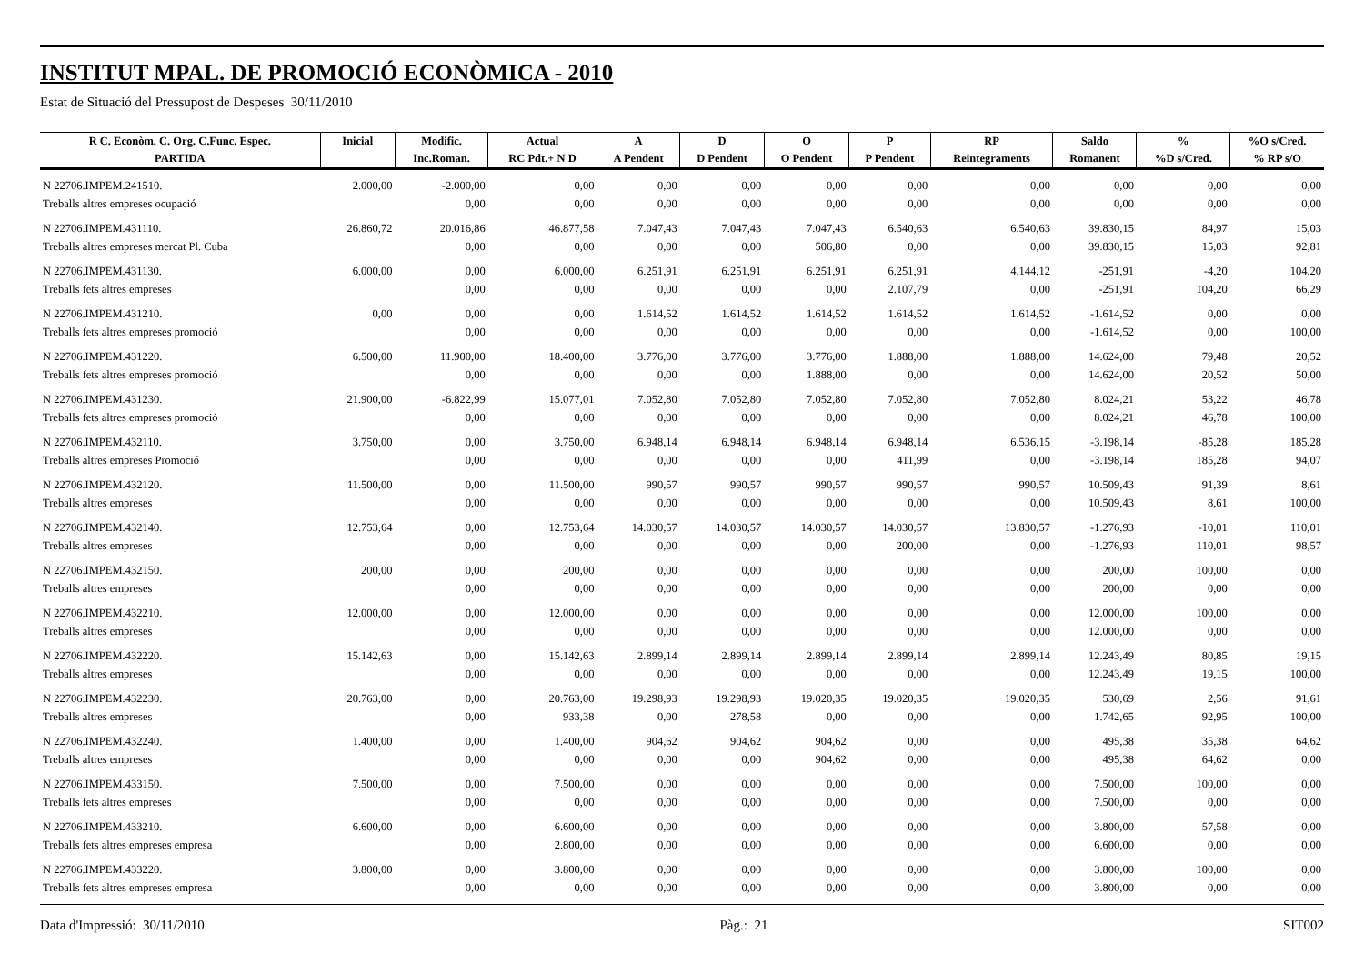INSTITUT MPAL. DE PROMOCIÓ ECONÒMICA - 2010
Estat de Situació del Pressupost de Despeses 30/11/2010
| R C. Econòm. C. Org. C.Func. Espec. | Inicial | Modific. | Actual | A | D | O | P | RP | Saldo | % | %O s/Cred. |
| --- | --- | --- | --- | --- | --- | --- | --- | --- | --- | --- | --- |
| PARTIDA | | Inc.Roman. | RC Pdt.+ N D | A Pendent | D Pendent | O Pendent | P Pendent | Reintegraments | Romanent | %D s/Cred. | % RP s/O |
| N 22706.IMPEM.241510. | 2.000,00 | -2.000,00 | 0,00 | 0,00 | 0,00 | 0,00 | 0,00 | 0,00 | 0,00 | 0,00 | 0,00 |
| Treballs altres empreses ocupació | | 0,00 | 0,00 | 0,00 | 0,00 | 0,00 | 0,00 | 0,00 | 0,00 | 0,00 | 0,00 |
| N 22706.IMPEM.431110. | 26.860,72 | 20.016,86 | 46.877,58 | 7.047,43 | 7.047,43 | 7.047,43 | 6.540,63 | 6.540,63 | 39.830,15 | 84,97 | 15,03 |
| Treballs altres empreses mercat Pl. Cuba | | 0,00 | 0,00 | 0,00 | 0,00 | 506,80 | 0,00 | 0,00 | 39.830,15 | 15,03 | 92,81 |
| N 22706.IMPEM.431130. | 6.000,00 | 0,00 | 6.000,00 | 6.251,91 | 6.251,91 | 6.251,91 | 6.251,91 | 4.144,12 | -251,91 | -4,20 | 104,20 |
| Treballs fets altres empreses | | 0,00 | 0,00 | 0,00 | 0,00 | 0,00 | 2.107,79 | 0,00 | -251,91 | 104,20 | 66,29 |
| N 22706.IMPEM.431210. | 0,00 | 0,00 | 0,00 | 1.614,52 | 1.614,52 | 1.614,52 | 1.614,52 | 1.614,52 | -1.614,52 | 0,00 | 0,00 |
| Treballs fets altres empreses promoció | | 0,00 | 0,00 | 0,00 | 0,00 | 0,00 | 0,00 | 0,00 | -1.614,52 | 0,00 | 100,00 |
| N 22706.IMPEM.431220. | 6.500,00 | 11.900,00 | 18.400,00 | 3.776,00 | 3.776,00 | 3.776,00 | 1.888,00 | 1.888,00 | 14.624,00 | 79,48 | 20,52 |
| Treballs fets altres empreses promoció | | 0,00 | 0,00 | 0,00 | 0,00 | 1.888,00 | 0,00 | 0,00 | 14.624,00 | 20,52 | 50,00 |
| N 22706.IMPEM.431230. | 21.900,00 | -6.822,99 | 15.077,01 | 7.052,80 | 7.052,80 | 7.052,80 | 7.052,80 | 7.052,80 | 8.024,21 | 53,22 | 46,78 |
| Treballs fets altres empreses promoció | | 0,00 | 0,00 | 0,00 | 0,00 | 0,00 | 0,00 | 0,00 | 8.024,21 | 46,78 | 100,00 |
| N 22706.IMPEM.432110. | 3.750,00 | 0,00 | 3.750,00 | 6.948,14 | 6.948,14 | 6.948,14 | 6.948,14 | 6.536,15 | -3.198,14 | -85,28 | 185,28 |
| Treballs altres empreses Promoció | | 0,00 | 0,00 | 0,00 | 0,00 | 0,00 | 411,99 | 0,00 | -3.198,14 | 185,28 | 94,07 |
| N 22706.IMPEM.432120. | 11.500,00 | 0,00 | 11.500,00 | 990,57 | 990,57 | 990,57 | 990,57 | 990,57 | 10.509,43 | 91,39 | 8,61 |
| Treballs altres empreses | | 0,00 | 0,00 | 0,00 | 0,00 | 0,00 | 0,00 | 0,00 | 10.509,43 | 8,61 | 100,00 |
| N 22706.IMPEM.432140. | 12.753,64 | 0,00 | 12.753,64 | 14.030,57 | 14.030,57 | 14.030,57 | 14.030,57 | 13.830,57 | -1.276,93 | -10,01 | 110,01 |
| Treballs altres empreses | | 0,00 | 0,00 | 0,00 | 0,00 | 0,00 | 200,00 | 0,00 | -1.276,93 | 110,01 | 98,57 |
| N 22706.IMPEM.432150. | 200,00 | 0,00 | 200,00 | 0,00 | 0,00 | 0,00 | 0,00 | 0,00 | 200,00 | 100,00 | 0,00 |
| Treballs altres empreses | | 0,00 | 0,00 | 0,00 | 0,00 | 0,00 | 0,00 | 0,00 | 200,00 | 0,00 | 0,00 |
| N 22706.IMPEM.432210. | 12.000,00 | 0,00 | 12.000,00 | 0,00 | 0,00 | 0,00 | 0,00 | 0,00 | 12.000,00 | 100,00 | 0,00 |
| Treballs altres empreses | | 0,00 | 0,00 | 0,00 | 0,00 | 0,00 | 0,00 | 0,00 | 12.000,00 | 0,00 | 0,00 |
| N 22706.IMPEM.432220. | 15.142,63 | 0,00 | 15.142,63 | 2.899,14 | 2.899,14 | 2.899,14 | 2.899,14 | 2.899,14 | 12.243,49 | 80,85 | 19,15 |
| Treballs altres empreses | | 0,00 | 0,00 | 0,00 | 0,00 | 0,00 | 0,00 | 0,00 | 12.243,49 | 19,15 | 100,00 |
| N 22706.IMPEM.432230. | 20.763,00 | 0,00 | 20.763,00 | 19.298,93 | 19.298,93 | 19.020,35 | 19.020,35 | 19.020,35 | 530,69 | 2,56 | 91,61 |
| Treballs altres empreses | | 0,00 | 933,38 | 0,00 | 278,58 | 0,00 | 0,00 | 0,00 | 1.742,65 | 92,95 | 100,00 |
| N 22706.IMPEM.432240. | 1.400,00 | 0,00 | 1.400,00 | 904,62 | 904,62 | 904,62 | 0,00 | 0,00 | 495,38 | 35,38 | 64,62 |
| Treballs altres empreses | | 0,00 | 0,00 | 0,00 | 0,00 | 904,62 | 0,00 | 0,00 | 495,38 | 64,62 | 0,00 |
| N 22706.IMPEM.433150. | 7.500,00 | 0,00 | 7.500,00 | 0,00 | 0,00 | 0,00 | 0,00 | 0,00 | 7.500,00 | 100,00 | 0,00 |
| Treballs fets altres empreses | | 0,00 | 0,00 | 0,00 | 0,00 | 0,00 | 0,00 | 0,00 | 7.500,00 | 0,00 | 0,00 |
| N 22706.IMPEM.433210. | 6.600,00 | 0,00 | 6.600,00 | 0,00 | 0,00 | 0,00 | 0,00 | 0,00 | 3.800,00 | 57,58 | 0,00 |
| Treballs fets altres empreses empresa | | 0,00 | 2.800,00 | 0,00 | 0,00 | 0,00 | 0,00 | 0,00 | 6.600,00 | 0,00 | 0,00 |
| N 22706.IMPEM.433220. | 3.800,00 | 0,00 | 3.800,00 | 0,00 | 0,00 | 0,00 | 0,00 | 0,00 | 3.800,00 | 100,00 | 0,00 |
| Treballs fets altres empreses empresa | | 0,00 | 0,00 | 0,00 | 0,00 | 0,00 | 0,00 | 0,00 | 3.800,00 | 0,00 | 0,00 |
Data d'Impressió: 30/11/2010 Pàg.: 21 SIT002